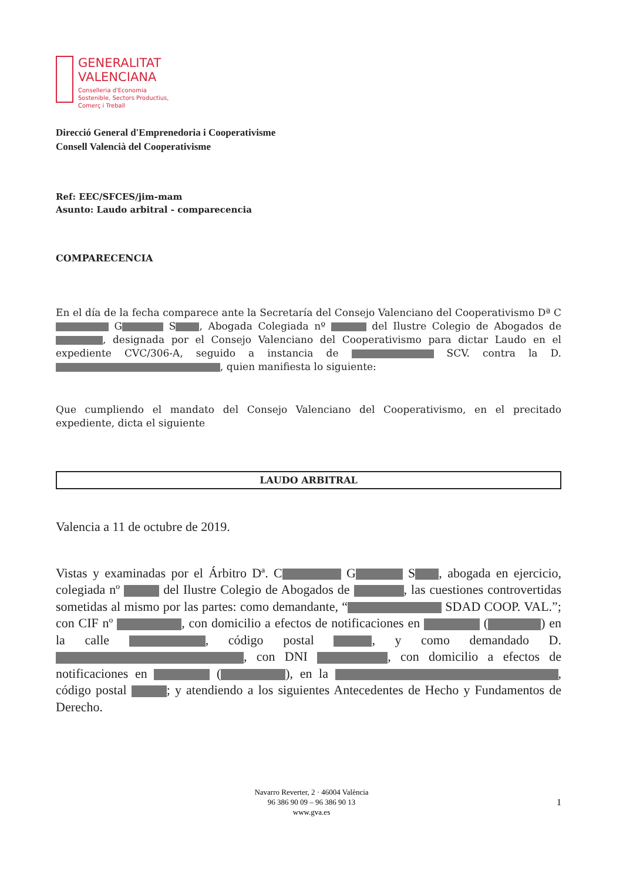GENERALITAT
VALENCIANA
Conselleria d'Economia
Sostenible, Sectors Productius,
Comerç i Treball
Direcció General d'Emprenedoria i Cooperativisme
Consell Valencià del Cooperativisme
Ref: EEC/SFCES/jim-mam
Asunto: Laudo arbitral - comparecencia
COMPARECENCIA
En el día de la fecha comparece ante la Secretaría del Consejo Valenciano del Cooperativismo Dª C G S , Abogada Colegiada nº del Ilustre Colegio de Abogados de , designada por el Consejo Valenciano del Cooperativismo para dictar Laudo en el expediente CVC/306-A, seguido a instancia de SCV. contra la D. , quien manifiesta lo siguiente:
Que cumpliendo el mandato del Consejo Valenciano del Cooperativismo, en el precitado expediente, dicta el siguiente
LAUDO ARBITRAL
Valencia a 11 de octubre de 2019.
Vistas y examinadas por el Árbitro Dª. C G S , abogada en ejercicio, colegiada nº del Ilustre Colegio de Abogados de , las cuestiones controvertidas sometidas al mismo por las partes: como demandante, “ SDAD COOP. VAL.”; con CIF nº , con domicilio a efectos de notificaciones en ( ) en la calle , código postal , y como demandado D. , con DNI , con domicilio a efectos de notificaciones en ( ), en la , código postal ; y atendiendo a los siguientes Antecedentes de Hecho y Fundamentos de Derecho.
Navarro Reverter, 2 · 46004 València
96 386 90 09 – 96 386 90 13
www.gva.es
1